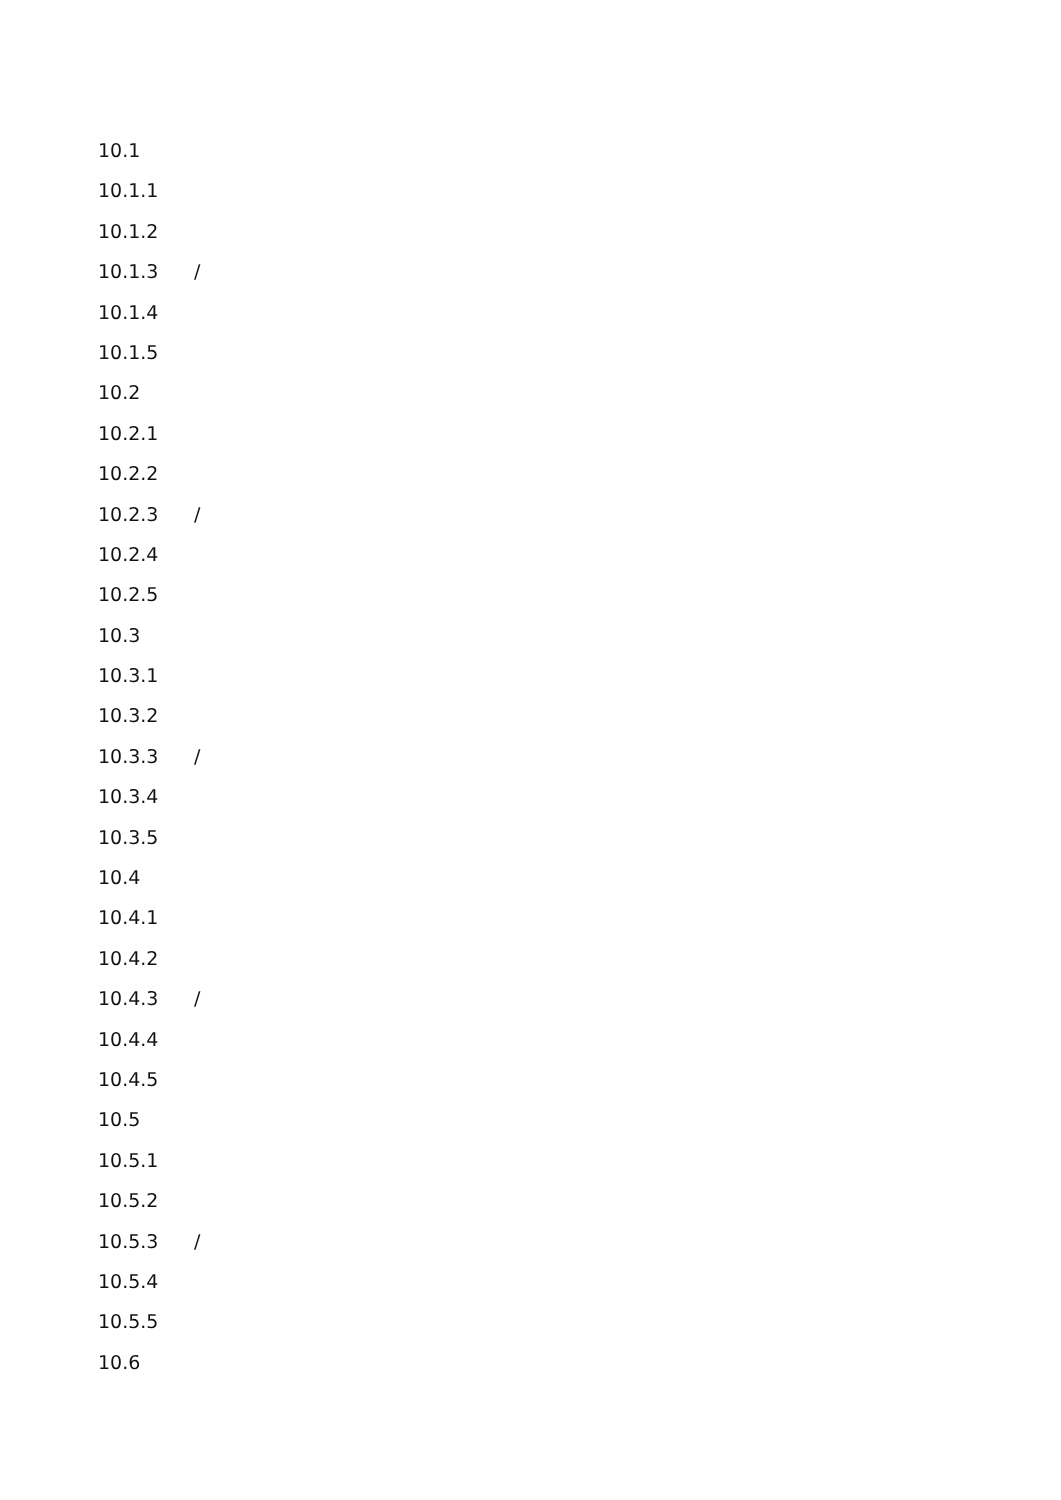10.1
10.1.1
10.1.2
10.1.3 /
10.1.4
10.1.5
10.2
10.2.1
10.2.2
10.2.3 /
10.2.4
10.2.5
10.3
10.3.1
10.3.2
10.3.3 /
10.3.4
10.3.5
10.4
10.4.1
10.4.2
10.4.3 /
10.4.4
10.4.5
10.5
10.5.1
10.5.2
10.5.3 /
10.5.4
10.5.5
10.6